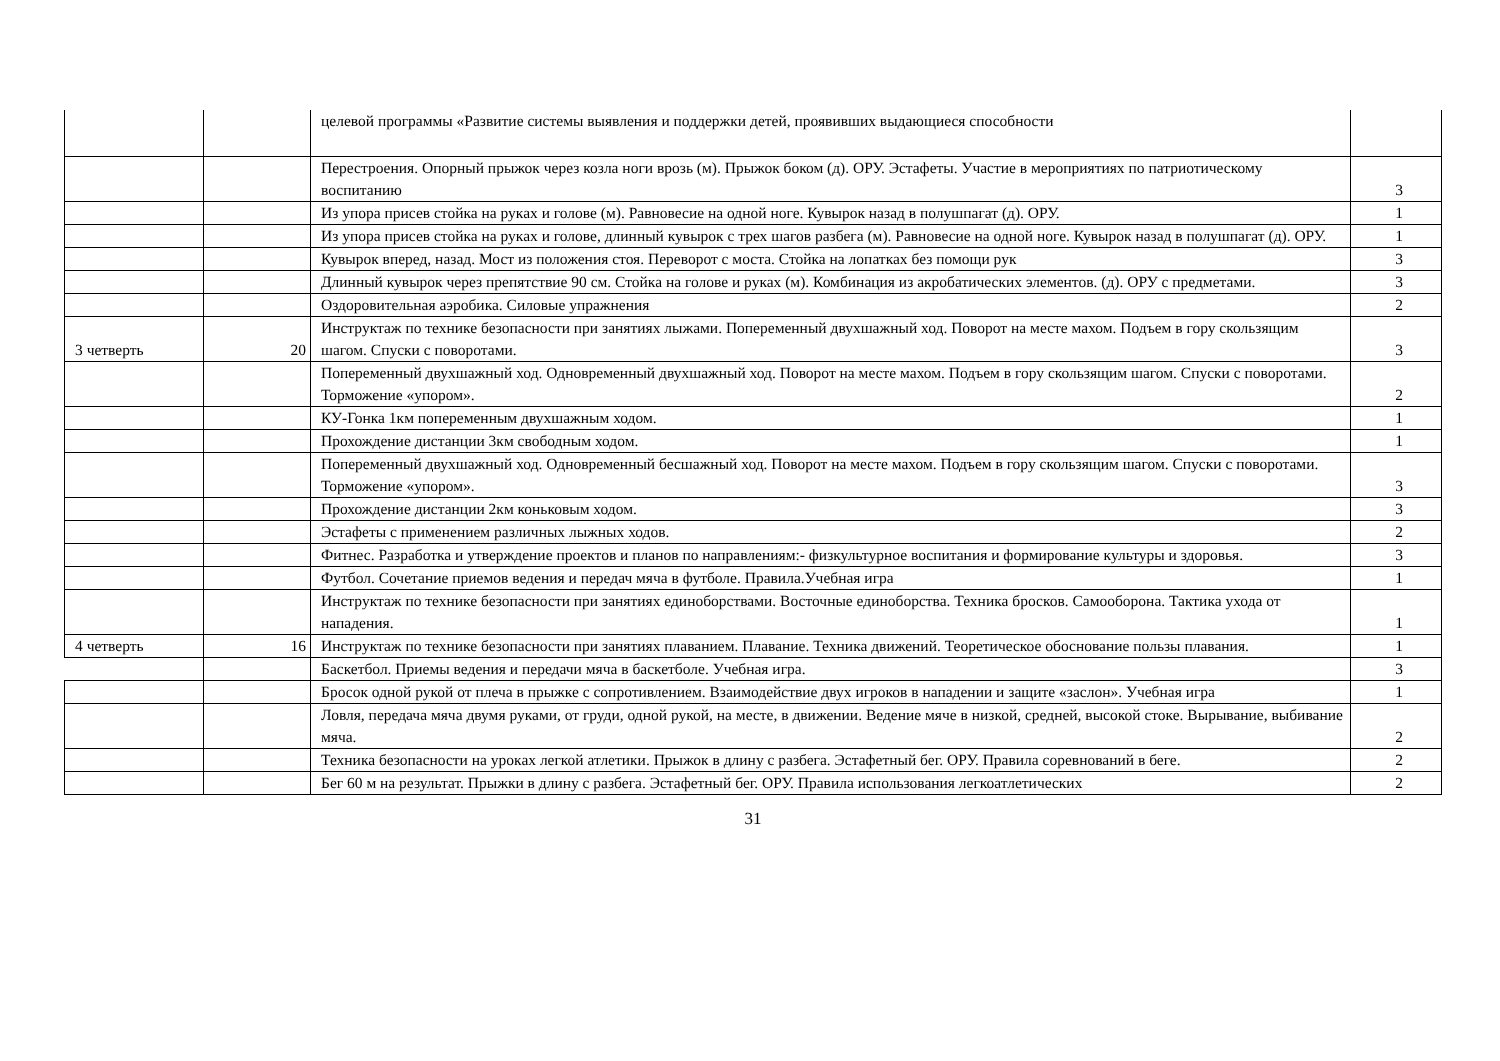| | | целевой программы «Развитие системы выявления и поддержки детей, проявивших выдающиеся способности | |
| | | Перестроения. Опорный прыжок через козла ноги врозь (м). Прыжок боком (д). ОРУ. Эстафеты. Участие в мероприятиях по патриотическому воспитанию | 3 |
| | | Из упора присев стойка на руках и голове (м). Равновесие на одной ноге. Кувырок назад в полушпагат (д). ОРУ. | 1 |
| | | Из упора присев стойка на руках и голове, длинный кувырок с трех шагов разбега (м). Равновесие на одной ноге. Кувырок назад в полушпагат (д). ОРУ. | 1 |
| | | Кувырок вперед, назад. Мост из положения стоя. Переворот с моста. Стойка на лопатках без помощи рук | 3 |
| | | Длинный кувырок через препятствие 90 см. Стойка на голове и руках (м). Комбинация из акробатических элементов. (д). ОРУ с предметами. | 3 |
| | | Оздоровительная аэробика. Силовые упражнения | 2 |
| 3 четверть | 20 | Инструктаж по технике безопасности при занятиях лыжами. Попеременный двухшажный ход. Поворот на месте махом. Подъем в гору скользящим шагом. Спуски с поворотами. | 3 |
| | | Попеременный двухшажный ход. Одновременный двухшажный ход. Поворот на месте махом. Подъем в гору скользящим шагом. Спуски с поворотами. Торможение «упором». | 2 |
| | | КУ-Гонка 1км попеременным двухшажным ходом. | 1 |
| | | Прохождение дистанции 3км свободным ходом. | 1 |
| | | Попеременный двухшажный ход. Одновременный бесшажный ход. Поворот на месте махом. Подъем в гору скользящим шагом. Спуски с поворотами. Торможение «упором». | 3 |
| | | Прохождение дистанции 2км коньковым ходом. | 3 |
| | | Эстафеты с применением различных лыжных ходов. | 2 |
| | | Фитнес. Разработка и утверждение проектов и планов по направлениям:- физкультурное воспитания и формирование культуры и здоровья. | 3 |
| | | Футбол. Сочетание приемов ведения и передач мяча в футболе. Правила.Учебная игра | 1 |
| | | Инструктаж по технике безопасности при занятиях единоборствами. Восточные единоборства. Техника бросков. Самооборона. Тактика ухода от нападения. | 1 |
| 4 четверть | 16 | Инструктаж по технике безопасности при занятиях плаванием. Плавание. Техника движений. Теоретическое обоснование пользы плавания. | 1 |
| | | Баскетбол. Приемы ведения и передачи мяча в баскетболе. Учебная игра. | 3 |
| | | Бросок одной рукой от плеча в прыжке с сопротивлением. Взаимодействие двух игроков в нападении и защите «заслон». Учебная игра | 1 |
| | | Ловля, передача мяча двумя руками, от груди, одной рукой, на месте, в движении. Ведение мяче в низкой, средней, высокой стоке. Вырывание, выбивание мяча. | 2 |
| | | Техника безопасности на уроках легкой атлетики. Прыжок в длину с разбега. Эстафетный бег. ОРУ. Правила соревнований в беге. | 2 |
| | | Бег 60 м на результат. Прыжки в длину с разбега. Эстафетный бег. ОРУ. Правила использования легкоатлетических | 2 |
31